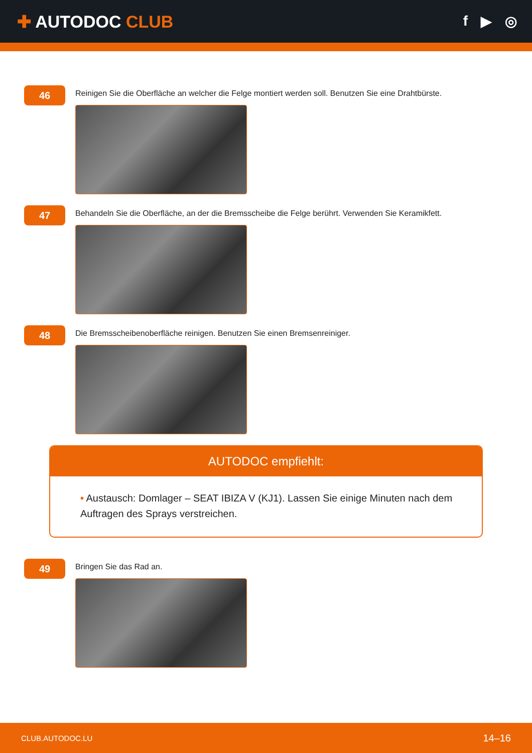✚ AUTODOC CLUB
f ▶ ◎
46
Reinigen Sie die Oberfläche an welcher die Felge montiert werden soll. Benutzen Sie eine Drahtbürste.
47
Behandeln Sie die Oberfläche, an der die Bremsscheibe die Felge berührt. Verwenden Sie Keramikfett.
48
Die Bremsscheibenoberfläche reinigen. Benutzen Sie einen Bremsenreiniger.
AUTODOC empfiehlt:
• Austausch: Domlager – SEAT IBIZA V (KJ1). Lassen Sie einige Minuten nach dem Auftragen des Sprays verstreichen.
49
Bringen Sie das Rad an.
CLUB.AUTODOC.LU 14–16